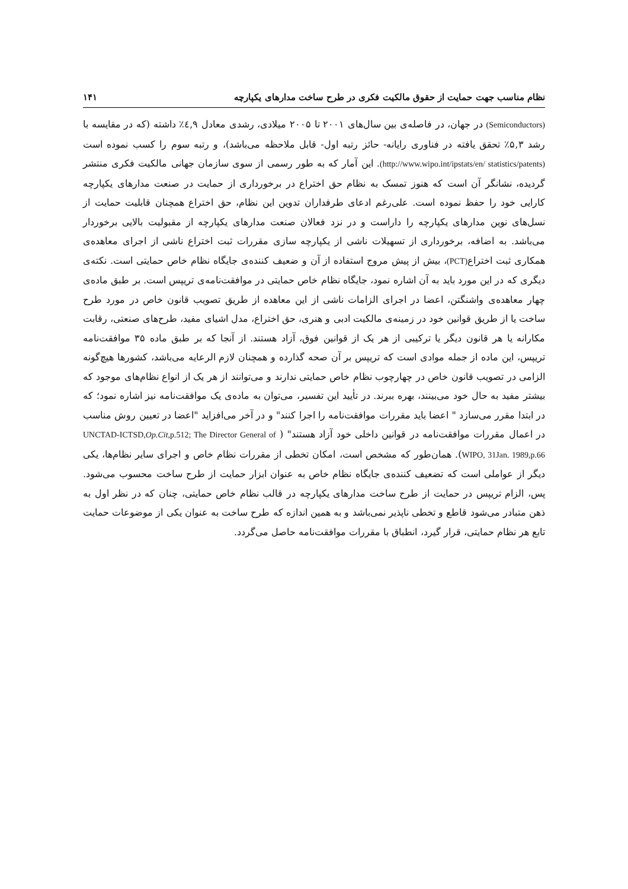نظام مناسب جهت حمایت از حقوق مالکیت فکری در طرح ساخت مدارهای یکپارچه ۱۴۱
(Semiconductors) در جهان، در فاصله‌ی بین سال‌های ۲۰۰۱ تا ۲۰۰۵ میلادی، رشدی معادل ٤,۹٪ داشته (که در مقایسه با رشد ۵,۳٪ تحقق یافته در فناوری رایانه- حائز رتبه اول- قابل ملاحظه می‌باشد)، و رتبه سوم را کسب نموده است (http://www.wipo.int/ipstats/en/ statistics/patents). این آمار که به طور رسمی از سوی سازمان جهانی مالکیت فکری منتشر گردیده، نشانگر آن است که هنوز تمسک به نظام حق اختراع در برخورداری از حمایت در صنعت مدارهای یکپارچه کارایی خود را حفظ نموده است. علی‌رغم ادعای طرفداران تدوین این نظام، حق اختراع همچنان قابلیت حمایت از نسل‌های نوین مدارهای یکپارچه را داراست و در نزد فعالان صنعت مدارهای یکپارچه از مقبولیت بالایی برخوردار می‌باشد. به اضافه، برخورداری از تسهیلات ناشی از یکپارچه سازی مقررات ثبت اختراع ناشی از اجرای معاهده‌ی همکاری ثبت اختراع(PCT)، بیش از پیش مروج استفاده از آن و ضعیف کننده‌ی جایگاه نظام خاص حمایتی است. نکته‌ی دیگری که در این مورد باید به آن اشاره نمود، جایگاه نظام خاص حمایتی در موافقت‌نامه‌ی تریپس است. بر طبق ماده‌ی چهار معاهده‌ی واشنگتن، اعضا در اجرای الزامات ناشی از این معاهده از طریق تصویب قانون خاص در مورد طرح ساخت یا از طریق قوانین خود در زمینه‌ی مالکیت ادبی و هنری، حق اختراع، مدل اشیای مفید، طرح‌های صنعتی، رقابت مکارانه یا هر قانون دیگر یا ترکیبی از هر یک از قوانین فوق، آزاد هستند. از آنجا که بر طبق ماده ۳۵ موافقت‌نامه تریپس، این ماده از جمله موادی است که تریپس بر آن صحه گذارده و همچنان لازم الرعایه می‌باشد، کشورها هیچ‌گونه الزامی در تصویب قانون خاص در چهارچوب نظام خاص حمایتی ندارند و می‌توانند از هر یک از انواع نظام‌های موجود که بیشتر مفید به حال خود می‌بینند، بهره ببرند. در تأیید این تفسیر، می‌توان به ماده‌ی یک موافقت‌نامه نیز اشاره نمود؛ که در ابتدا مقرر می‌سازد " اعضا باید مقررات موافقت‌نامه را اجرا کنند" و در آخر می‌افزاید "اعضا در تعیین روش مناسب در اعمال مقررات موافقت‌نامه در قوانین داخلی خود آزاد هستند" ( UNCTAD-ICTSD,Op.Cit,p.512; The Director General of WIPO, 31Jan. 1989,p.66). همان‌طور که مشخص است، امکان تخطی از مقررات نظام خاص و اجرای سایر نظام‌ها، یکی دیگر از عواملی است که تضعیف کننده‌ی جایگاه نظام خاص به عنوان ابزار حمایت از طرح ساخت محسوب می‌شود. پس، الزام تریپس در حمایت از طرح ساخت مدارهای یکپارچه در قالب نظام خاص حمایتی، چنان که در نظر اول به ذهن متبادر می‌شود قاطع و تخطی ناپذیر نمی‌باشد و به همین اندازه که طرح ساخت به عنوان یکی از موضوعات حمایت تابع هر نظام حمایتی، قرار گیرد، انطباق با مقررات موافقت‌نامه حاصل می‌گردد.